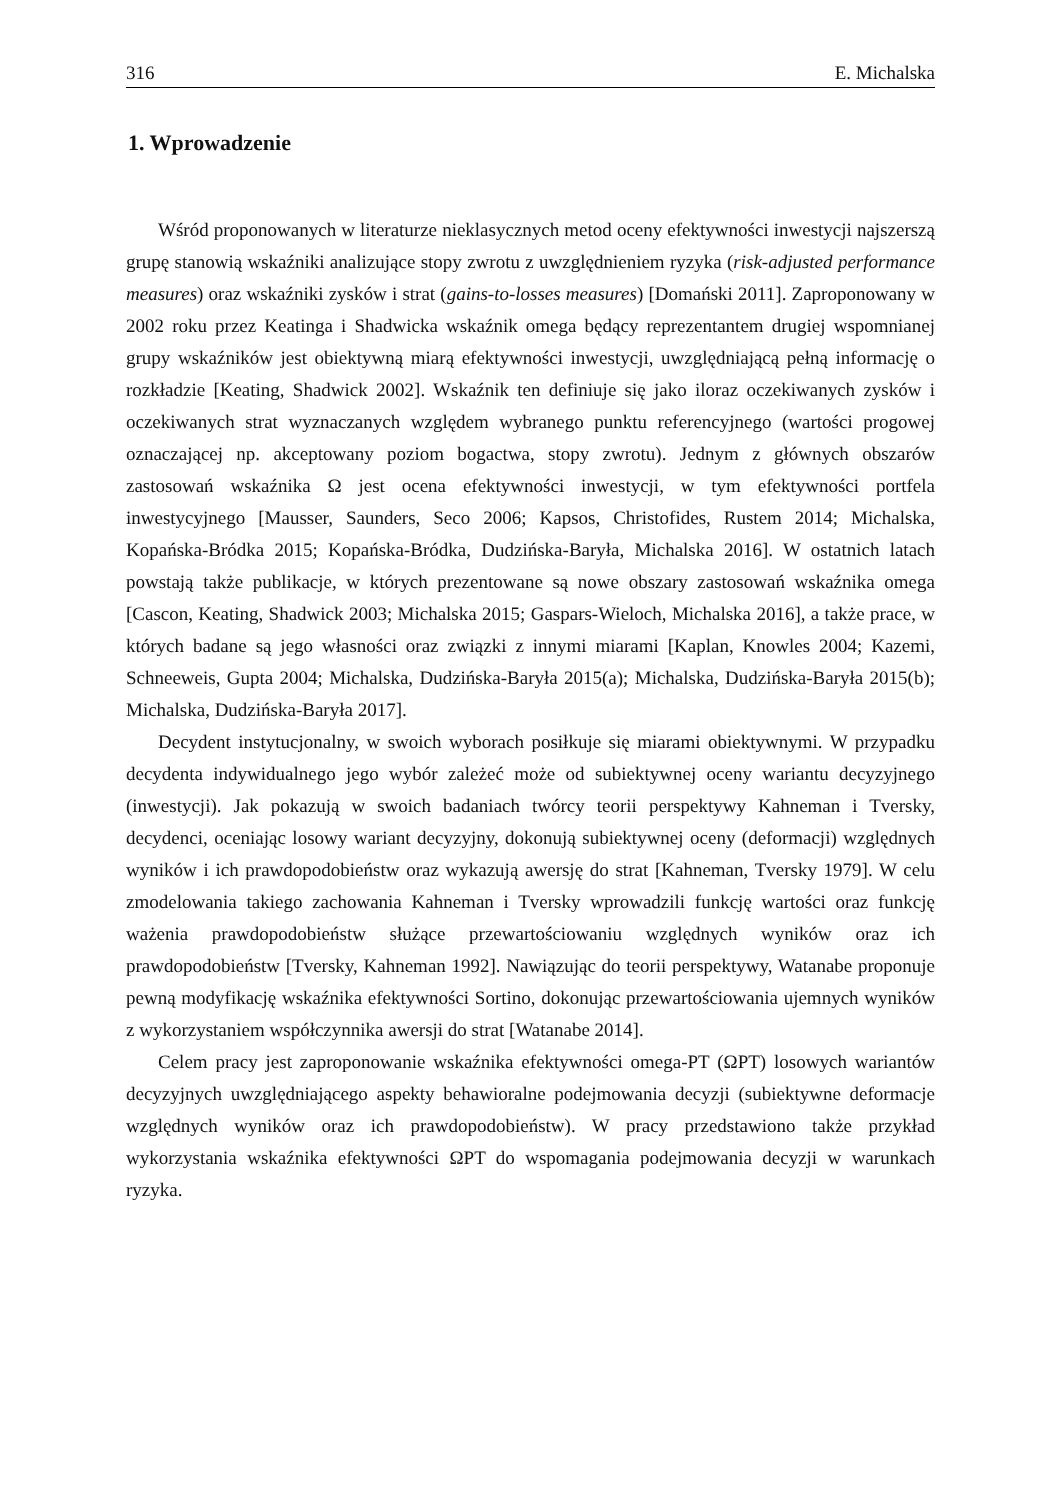316 E. Michalska
1. Wprowadzenie
Wśród proponowanych w literaturze nieklasycznych metod oceny efektywności inwestycji najszerszą grupę stanowią wskaźniki analizujące stopy zwrotu z uwzględnieniem ryzyka (risk-adjusted performance measures) oraz wskaźniki zysków i strat (gains-to-losses measures) [Domański 2011]. Zaproponowany w 2002 roku przez Keatinga i Shadwicka wskaźnik omega będący reprezentantem drugiej wspomnianej grupy wskaźników jest obiektywną miarą efektywności inwestycji, uwzględniającą pełną informację o rozkładzie [Keating, Shadwick 2002]. Wskaźnik ten definiuje się jako iloraz oczekiwanych zysków i oczekiwanych strat wyznaczanych względem wybranego punktu referencyjnego (wartości progowej oznaczającej np. akceptowany poziom bogactwa, stopy zwrotu). Jednym z głównych obszarów zastosowań wskaźnika Ω jest ocena efektywności inwestycji, w tym efektywności portfela inwestycyjnego [Mausser, Saunders, Seco 2006; Kapsos, Christofides, Rustem 2014; Michalska, Kopańska-Bródka 2015; Kopańska-Bródka, Dudzińska-Baryła, Michalska 2016]. W ostatnich latach powstają także publikacje, w których prezentowane są nowe obszary zastosowań wskaźnika omega [Cascon, Keating, Shadwick 2003; Michalska 2015; Gaspars-Wieloch, Michalska 2016], a także prace, w których badane są jego własności oraz związki z innymi miarami [Kaplan, Knowles 2004; Kazemi, Schneeweis, Gupta 2004; Michalska, Dudzińska-Baryła 2015(a); Michalska, Dudzińska-Baryła 2015(b); Michalska, Dudzińska-Baryła 2017].
Decydent instytucjonalny, w swoich wyborach posiłkuje się miarami obiektywnymi. W przypadku decydenta indywidualnego jego wybór zależeć może od subiektywnej oceny wariantu decyzyjnego (inwestycji). Jak pokazują w swoich badaniach twórcy teorii perspektywy Kahneman i Tversky, decydenci, oceniając losowy wariant decyzyjny, dokonują subiektywnej oceny (deformacji) względnych wyników i ich prawdopodobieństw oraz wykazują awersję do strat [Kahneman, Tversky 1979]. W celu zmodelowania takiego zachowania Kahneman i Tversky wprowadzili funkcję wartości oraz funkcję ważenia prawdopodobieństw służące przewartościowaniu względnych wyników oraz ich prawdopodobieństw [Tversky, Kahneman 1992]. Nawiązując do teorii perspektywy, Watanabe proponuje pewną modyfikację wskaźnika efektywności Sortino, dokonując przewartościowania ujemnych wyników z wykorzystaniem współczynnika awersji do strat [Watanabe 2014].
Celem pracy jest zaproponowanie wskaźnika efektywności omega-PT (ΩPT) losowych wariantów decyzyjnych uwzględniającego aspekty behawioralne podejmowania decyzji (subiektywne deformacje względnych wyników oraz ich prawdopodobieństw). W pracy przedstawiono także przykład wykorzystania wskaźnika efektywności ΩPT do wspomagania podejmowania decyzji w warunkach ryzyka.